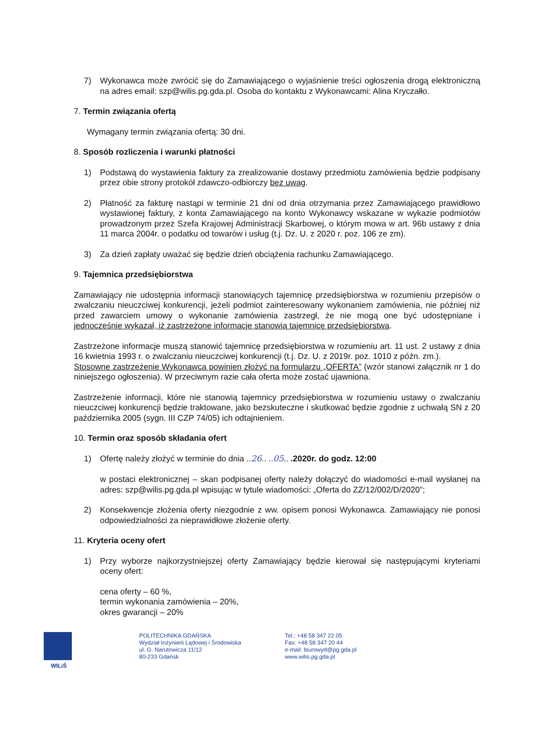7) Wykonawca może zwrócić się do Zamawiającego o wyjaśnienie treści ogłoszenia drogą elektroniczną na adres email: szp@wilis.pg.gda.pl. Osoba do kontaktu z Wykonawcami: Alina Kryczałło.
7. Termin związania ofertą
Wymagany termin związania ofertą: 30 dni.
8. Sposób rozliczenia i warunki płatności
1) Podstawą do wystawienia faktury za zrealizowanie dostawy przedmiotu zamówienia będzie podpisany przez obie strony protokół zdawczo-odbiorczy bez uwag.
2) Płatność za fakturę nastąpi w terminie 21 dni od dnia otrzymania przez Zamawiającego prawidłowo wystawionej faktury, z konta Zamawiającego na konto Wykonawcy wskazane w wykazie podmiotów prowadzonym przez Szefa Krajowej Administracji Skarbowej, o którym mowa w art. 96b ustawy z dnia 11 marca 2004r. o podatku od towarów i usług (t.j. Dz. U. z 2020 r. poz. 106 ze zm).
3) Za dzień zapłaty uważać się będzie dzień obciążenia rachunku Zamawiającego.
9. Tajemnica przedsiębiorstwa
Zamawiający nie udostępnia informacji stanowiących tajemnicę przedsiębiorstwa w rozumieniu przepisów o zwalczaniu nieuczciwej konkurencji, jeżeli podmiot zainteresowany wykonaniem zamówienia, nie później niż przed zawarciem umowy o wykonanie zamówienia zastrzegł, że nie mogą one być udostępniane i jednocześnie wykazał, iż zastrzeżone informacje stanowią tajemnicę przedsiębiorstwa.
Zastrzeżone informacje muszą stanowić tajemnicę przedsiębiorstwa w rozumieniu art. 11 ust. 2 ustawy z dnia 16 kwietnia 1993 r. o zwalczaniu nieuczciwej konkurencji (t.j. Dz. U. z 2019r. poz. 1010 z późn. zm.).
Stosowne zastrzeżenie Wykonawca powinien złożyć na formularzu „OFERTA” (wzór stanowi załącznik nr 1 do niniejszego ogłoszenia). W przeciwnym razie cała oferta może zostać ujawniona.
Zastrzeżenie informacji, które nie stanowią tajemnicy przedsiębiorstwa w rozumieniu ustawy o zwalczaniu nieuczciwej konkurencji będzie traktowane, jako bezskuteczne i skutkować będzie zgodnie z uchwałą SN z 20 października 2005 (sygn. III CZP 74/05) ich odtajnieniem.
10. Termin oraz sposób składania ofert
1) Ofertę należy złożyć w terminie do dnia ..26.. ..05.. .2020r. do godz. 12:00
w postaci elektronicznej – skan podpisanej oferty należy dołączyć do wiadomości e-mail wysłanej na adres: szp@wilis.pg.gda.pl wpisując w tytule wiadomości: „Oferta do ZZ/12/002/D/2020”;
2) Konsekwencje złożenia oferty niezgodnie z ww. opisem ponosi Wykonawca. Zamawiający nie ponosi odpowiedzialności za nieprawidłowe złożenie oferty.
11. Kryteria oceny ofert
1) Przy wyborze najkorzystniejszej oferty Zamawiający będzie kierował się następującymi kryteriami oceny ofert:
cena oferty – 60 %,
termin wykonania zamówienia – 20%,
okres gwarancji – 20%
WILiŚ POLITECHNIKA GDAŃSKA
Wydział Inżynierii Lądowej i Środowiska
ul. G. Narutowicza 11/12
80-233 Gdańsk
Tel.: +48 58 347 22 05
Fax: +48 58 347 20 44
e-mail: biurowyd@pg.gda.pl
www.wilis.pg.gda.pl